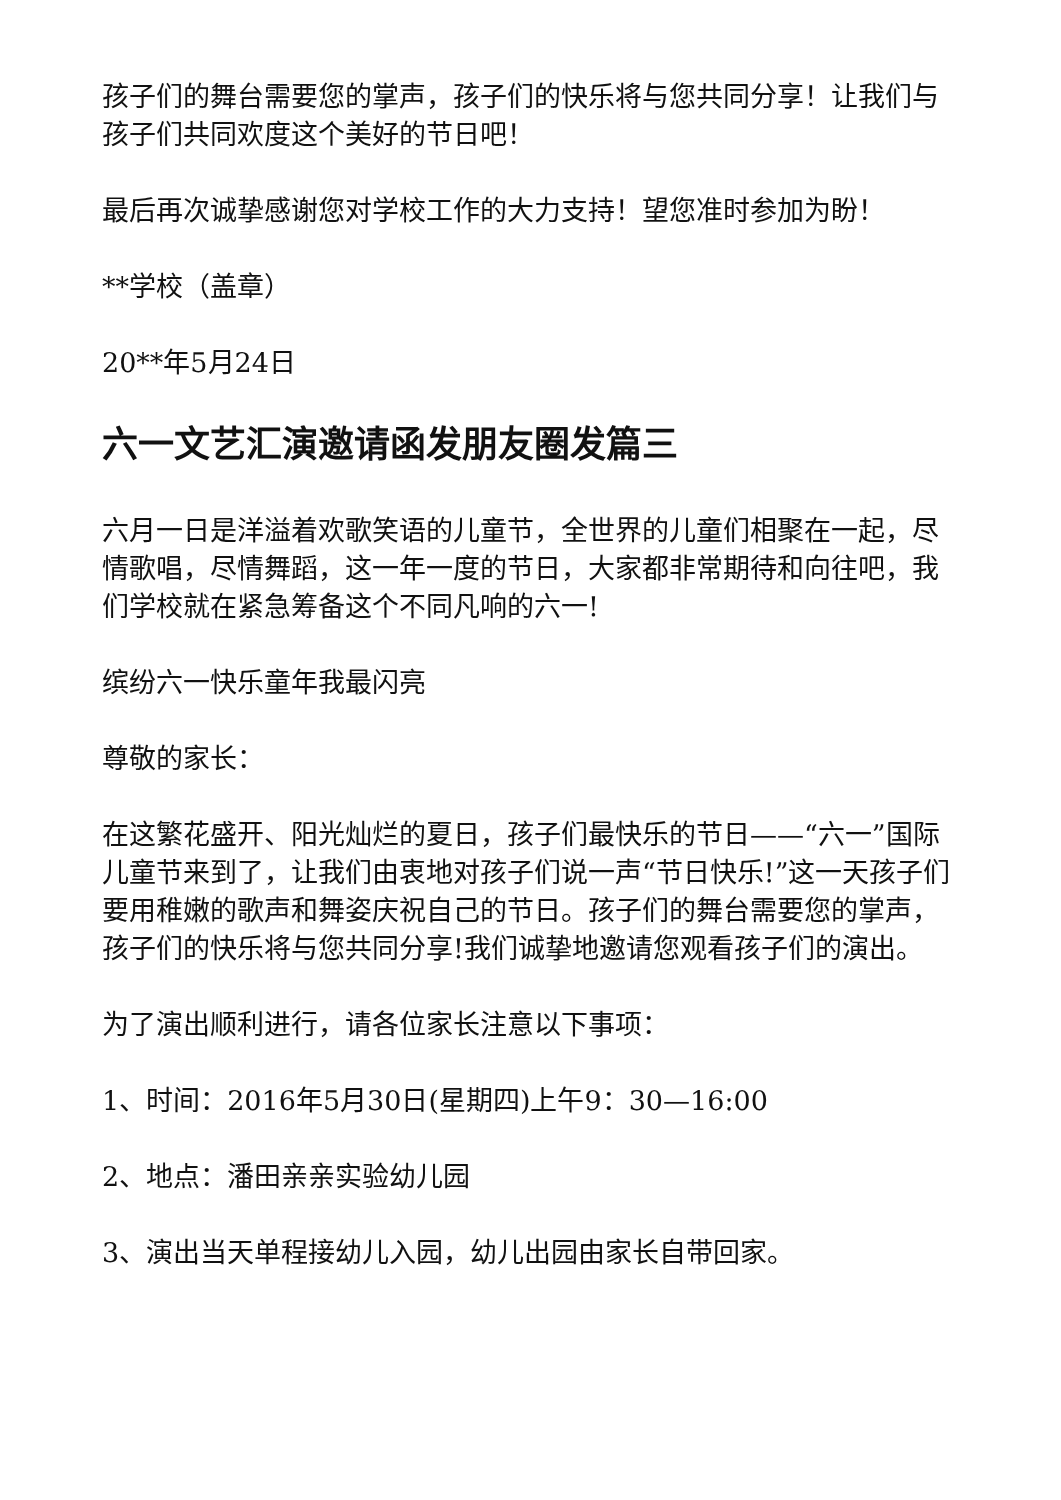孩子们的舞台需要您的掌声，孩子们的快乐将与您共同分享！让我们与孩子们共同欢度这个美好的节日吧！
最后再次诚挚感谢您对学校工作的大力支持！望您准时参加为盼！
**学校（盖章）
20**年5月24日
六一文艺汇演邀请函发朋友圈发篇三
六月一日是洋溢着欢歌笑语的儿童节，全世界的儿童们相聚在一起，尽情歌唱，尽情舞蹈，这一年一度的节日，大家都非常期待和向往吧，我们学校就在紧急筹备这个不同凡响的六一!
缤纷六一快乐童年我最闪亮
尊敬的家长：
在这繁花盛开、阳光灿烂的夏日，孩子们最快乐的节日——“六一”国际儿童节来到了，让我们由衷地对孩子们说一声“节日快乐!”这一天孩子们要用稚嫩的歌声和舞姿庆祝自己的节日。孩子们的舞台需要您的掌声，孩子们的快乐将与您共同分享!我们诚挚地邀请您观看孩子们的演出。
为了演出顺利进行，请各位家长注意以下事项：
1、时间：2016年5月30日(星期四)上午9：30—16:00
2、地点：潘田亲亲实验幼儿园
3、演出当天单程接幼儿入园，幼儿出园由家长自带回家。